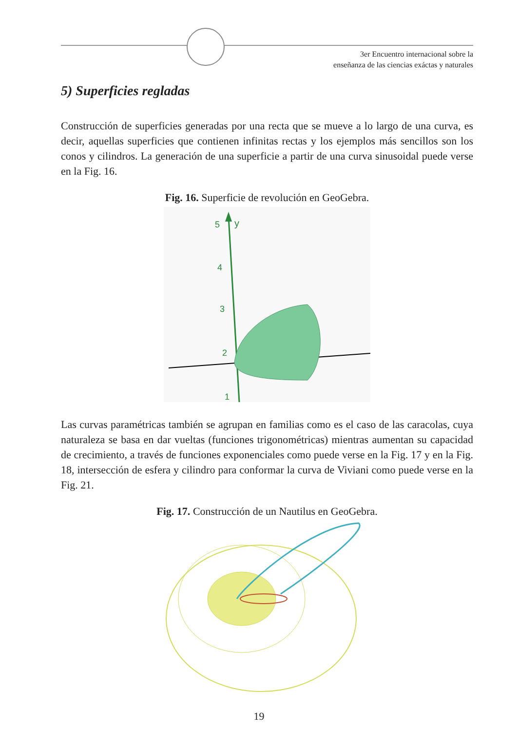3er Encuentro internacional sobre la
enseñanza de las ciencias exáctas y naturales
5) Superficies regladas
Construcción de superficies generadas por una recta que se mueve a lo largo de una curva, es decir, aquellas superficies que contienen infinitas rectas y los ejemplos más sencillos son los conos y cilindros. La generación de una superficie a partir de una curva sinusoidal puede verse en la Fig. 16.
Fig. 16. Superficie de revolución en GeoGebra.
5
y
4
3
2
1
Las curvas paramétricas también se agrupan en familias como es el caso de las caracolas, cuya naturaleza se basa en dar vueltas (funciones trigonométricas) mientras aumentan su capacidad de crecimiento, a través de funciones exponenciales como puede verse en la Fig. 17 y en la Fig. 18, intersección de esfera y cilindro para conformar la curva de Viviani como puede verse en la Fig. 21.
Fig. 17. Construcción de un Nautilus en GeoGebra.
19